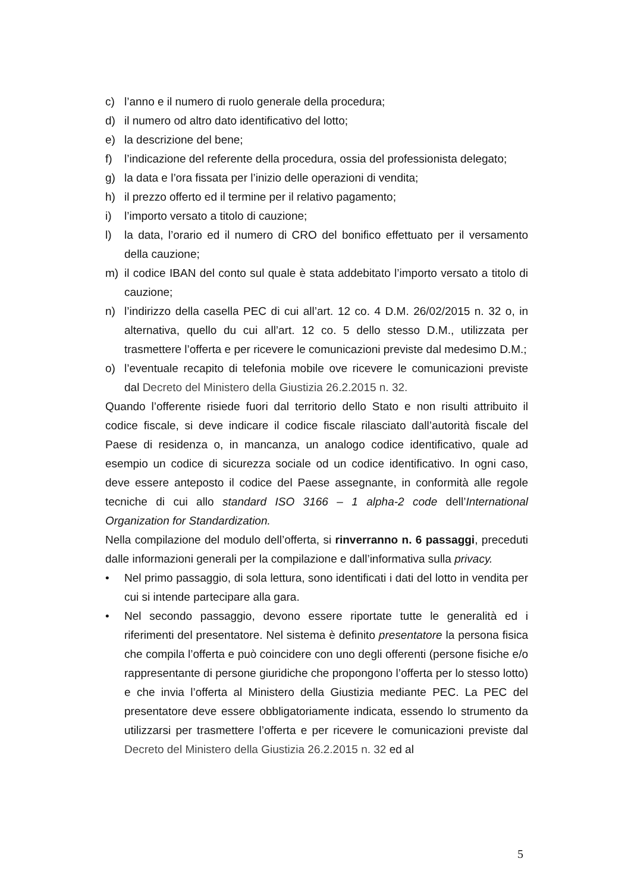c) l’anno e il numero di ruolo generale della procedura;
d) il numero od altro dato identificativo del lotto;
e) la descrizione del bene;
f) l’indicazione del referente della procedura, ossia del professionista delegato;
g) la data e l’ora fissata per l’inizio delle operazioni di vendita;
h) il prezzo offerto ed il termine per il relativo pagamento;
i) l’importo versato a titolo di cauzione;
l) la data, l’orario ed il numero di CRO del bonifico effettuato per il versamento della cauzione;
m) il codice IBAN del conto sul quale è stata addebitato l’importo versato a titolo di cauzione;
n) l’indirizzo della casella PEC di cui all’art. 12 co. 4 D.M. 26/02/2015 n. 32 o, in alternativa, quello du cui all’art. 12 co. 5 dello stesso D.M., utilizzata per trasmettere l’offerta e per ricevere le comunicazioni previste dal medesimo D.M.;
o) l’eventuale recapito di telefonia mobile ove ricevere le comunicazioni previste dal Decreto del Ministero della Giustizia 26.2.2015 n. 32.
Quando l’offerente risiede fuori dal territorio dello Stato e non risulti attribuito il codice fiscale, si deve indicare il codice fiscale rilasciato dall’autorità fiscale del Paese di residenza o, in mancanza, un analogo codice identificativo, quale ad esempio un codice di sicurezza sociale od un codice identificativo. In ogni caso, deve essere anteposto il codice del Paese assegnante, in conformità alle regole tecniche di cui allo standard ISO 3166 – 1 alpha-2 code dell’International Organization for Standardization.
Nella compilazione del modulo dell’offerta, si rinverranno n. 6 passaggi, preceduti dalle informazioni generali per la compilazione e dall’informativa sulla privacy.
• Nel primo passaggio, di sola lettura, sono identificati i dati del lotto in vendita per cui si intende partecipare alla gara.
• Nel secondo passaggio, devono essere riportate tutte le generalità ed i riferimenti del presentatore. Nel sistema è definito presentatore la persona fisica che compila l’offerta e può coincidere con uno degli offerenti (persone fisiche e/o rappresentante di persone giuridiche che propongono l’offerta per lo stesso lotto) e che invia l’offerta al Ministero della Giustizia mediante PEC. La PEC del presentatore deve essere obbligatoriamente indicata, essendo lo strumento da utilizzarsi per trasmettere l’offerta e per ricevere le comunicazioni previste dal Decreto del Ministero della Giustizia 26.2.2015 n. 32 ed al
5